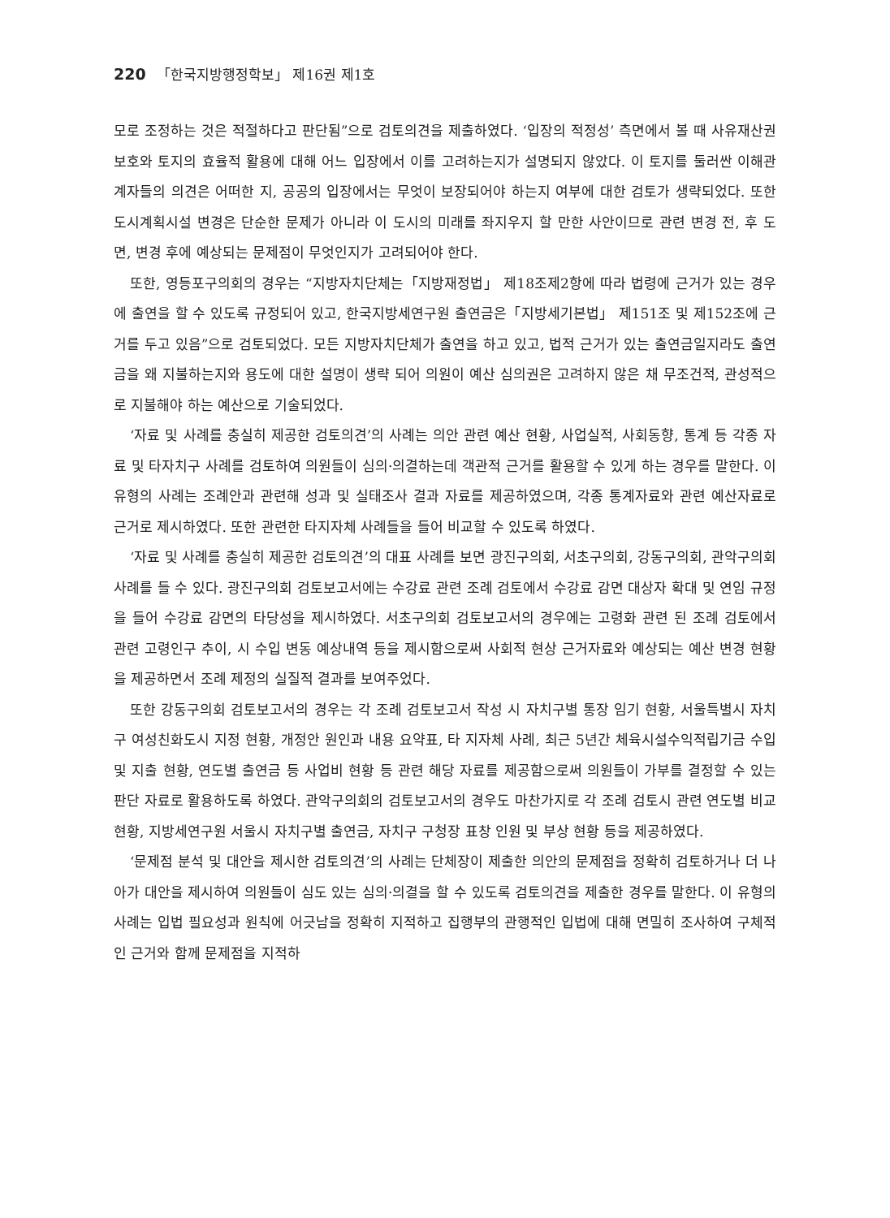220 「한국지방행정학보」 제16권 제1호
모로 조정하는 것은 적절하다고 판단됨”으로 검토의견을 제출하였다. ‘입장의 적정성’ 측면에서 볼 때 사유재산권 보호와 토지의 효율적 활용에 대해 어느 입장에서 이를 고려하는지가 설명되지 않았다. 이 토지를 둘러싼 이해관계자들의 의견은 어떠한 지, 공공의 입장에서는 무엇이 보장되어야 하는지 여부에 대한 검토가 생략되었다. 또한 도시계획시설 변경은 단순한 문제가 아니라 이 도시의 미래를 좌지우지 할 만한 사안이므로 관련 변경 전, 후 도면, 변경 후에 예상되는 문제점이 무엇인지가 고려되어야 한다.
또한, 영등포구의회의 경우는 “지방자치단체는「지방재정법」 제18조제2항에 따라 법령에 근거가 있는 경우에 출연을 할 수 있도록 규정되어 있고, 한국지방세연구원 출연금은「지방세기본법」 제151조 및 제152조에 근거를 두고 있음”으로 검토되었다. 모든 지방자치단체가 출연을 하고 있고, 법적 근거가 있는 출연금일지라도 출연금을 왜 지불하는지와 용도에 대한 설명이 생략 되어 의원이 예산 심의권은 고려하지 않은 채 무조건적, 관성적으로 지불해야 하는 예산으로 기술되었다.
‘자료 및 사례를 충실히 제공한 검토의견’의 사례는 의안 관련 예산 현황, 사업실적, 사회동향, 통계 등 각종 자료 및 타자치구 사례를 검토하여 의원들이 심의·의결하는데 객관적 근거를 활용할 수 있게 하는 경우를 말한다. 이 유형의 사례는 조례안과 관련해 성과 및 실태조사 결과 자료를 제공하였으며, 각종 통계자료와 관련 예산자료로 근거로 제시하였다. 또한 관련한 타지자체 사례들을 들어 비교할 수 있도록 하였다.
‘자료 및 사례를 충실히 제공한 검토의견’의 대표 사례를 보면 광진구의회, 서초구의회, 강동구의회, 관악구의회 사례를 들 수 있다. 광진구의회 검토보고서에는 수강료 관련 조례 검토에서 수강료 감면 대상자 확대 및 연임 규정을 들어 수강료 감면의 타당성을 제시하였다. 서초구의회 검토보고서의 경우에는 고령화 관련 된 조례 검토에서 관련 고령인구 추이, 시 수입 변동 예상내역 등을 제시함으로써 사회적 현상 근거자료와 예상되는 예산 변경 현황을 제공하면서 조례 제정의 실질적 결과를 보여주었다.
또한 강동구의회 검토보고서의 경우는 각 조례 검토보고서 작성 시 자치구별 통장 임기 현황, 서울특별시 자치구 여성친화도시 지정 현황, 개정안 원인과 내용 요약표, 타 지자체 사례, 최근 5년간 체육시설수익적립기금 수입 및 지출 현황, 연도별 출연금 등 사업비 현황 등 관련 해당 자료를 제공함으로써 의원들이 가부를 결정할 수 있는 판단 자료로 활용하도록 하였다. 관악구의회의 검토보고서의 경우도 마찬가지로 각 조례 검토시 관련 연도별 비교 현황, 지방세연구원 서울시 자치구별 출연금, 자치구 구청장 표창 인원 및 부상 현황 등을 제공하였다.
‘문제점 분석 및 대안을 제시한 검토의견’의 사례는 단체장이 제출한 의안의 문제점을 정확히 검토하거나 더 나아가 대안을 제시하여 의원들이 심도 있는 심의·의결을 할 수 있도록 검토의견을 제출한 경우를 말한다. 이 유형의 사례는 입법 필요성과 원칙에 어긋남을 정확히 지적하고 집행부의 관행적인 입법에 대해 면밀히 조사하여 구체적인 근거와 함께 문제점을 지적하